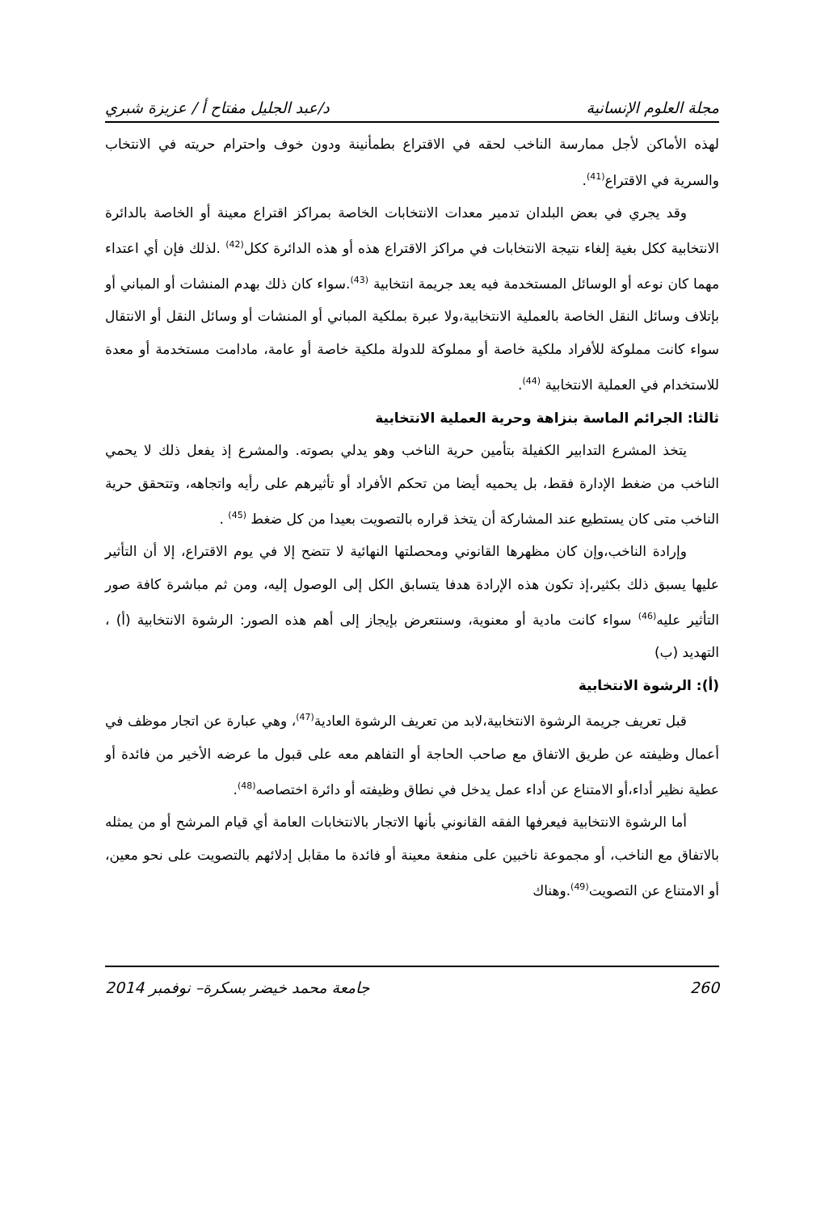مجلة العلوم الإنسانية د/عبد الجليل مفتاح أ / عزيزة شبري
لهذه الأماكن لأجل ممارسة الناخب لحقه في الاقتراع بطمأنينة ودون خوف واحترام حريته في الانتخاب والسرية في الاقتراع<sup>(41)</sup>.
وقد يجري في بعض البلدان تدمير معدات الانتخابات الخاصة بمراكز اقتراع معينة أو الخاصة بالدائرة الانتخابية ككل بغية إلغاء نتيجة الانتخابات في مراكز الاقتراع هذه أو هذه الدائرة ككل<sup>(42)</sup> .لذلك فإن أي اعتداء مهما كان نوعه أو الوسائل المستخدمة فيه يعد جريمة انتخابية <sup>(43)</sup>.سواء كان ذلك بهدم المنشات أو المباني أو بإتلاف وسائل النقل الخاصة بالعملية الانتخابية،ولا عبرة بملكية المباني أو المنشات أو وسائل النقل أو الانتقال سواء كانت مملوكة للأفراد ملكية خاصة أو مملوكة للدولة ملكية خاصة أو عامة، مادامت مستخدمة أو معدة للاستخدام في العملية الانتخابية <sup>(44)</sup>.
ثالثا: الجرائم الماسة بنزاهة وحرية العملية الانتخابية
يتخذ المشرع التدابير الكفيلة بتأمين حرية الناخب وهو يدلي بصوته. والمشرع إذ يفعل ذلك لا يحمي الناخب من ضغط الإدارة فقط، بل يحميه أيضا من تحكم الأفراد أو تأثيرهم على رأيه واتجاهه، وتتحقق حرية الناخب متى كان يستطيع عند المشاركة أن يتخذ قراره بالتصويت بعيدا من كل ضغط <sup>(45)</sup> .
وإرادة الناخب،وإن كان مظهرها القانوني ومحصلتها النهائية لا تتضح إلا في يوم الاقتراع، إلا أن التأثير عليها يسبق ذلك بكثير،إذ تكون هذه الإرادة هدفا يتسابق الكل إلى الوصول إليه، ومن ثم مباشرة كافة صور التأثير عليه<sup>(46)</sup> سواء كانت مادية أو معنوية، وسنتعرض بإيجاز إلى أهم هذه الصور: الرشوة الانتخابية (أ) ، التهديد (ب)
(أ): الرشوة الانتخابية
قبل تعريف جريمة الرشوة الانتخابية،لابد من تعريف الرشوة العادية<sup>(47)</sup>، وهي عبارة عن اتجار موظف في أعمال وظيفته عن طريق الاتفاق مع صاحب الحاجة أو التفاهم معه على قبول ما عرضه الأخير من فائدة أو عطية نظير أداء،أو الامتناع عن أداء عمل يدخل في نطاق وظيفته أو دائرة اختصاصه<sup>(48)</sup>.
أما الرشوة الانتخابية فيعرفها الفقه القانوني بأنها الاتجار بالانتخابات العامة أي قيام المرشح أو من يمثله بالاتفاق مع الناخب، أو مجموعة ناخبين على منفعة معينة أو فائدة ما مقابل إدلائهم بالتصويت على نحو معين، أو الامتناع عن التصويت<sup>(49)</sup>.وهناك
260 جامعة محمد خيضر بسكرة– نوفمبر 2014